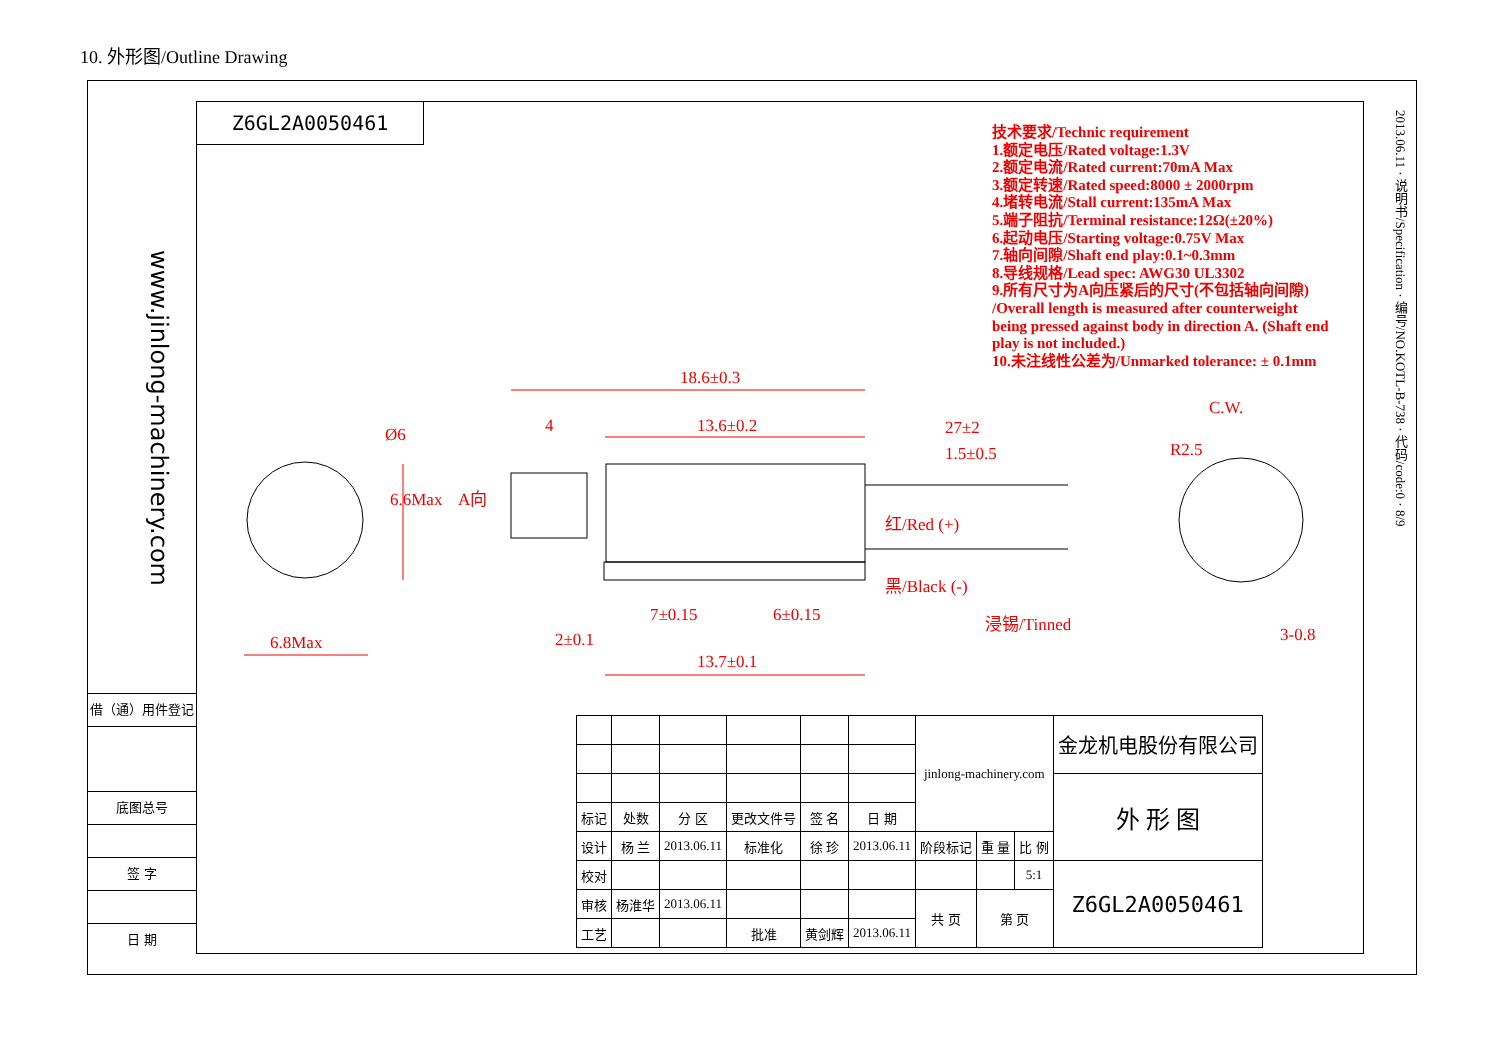10. 外形图/Outline Drawing
Z6GL2A0050461
www.jinlong-machinery.com
2013.06.11 · 说明书/Specification · 编号/NO.KOTL-B-738 · 代码/code:0 · 8/9
技术要求/Technic requirement
1.额定电压/Rated voltage:1.3V
2.额定电流/Rated current:70mA Max
3.额定转速/Rated speed:8000 ± 2000rpm
4.堵转电流/Stall current:135mA Max
5.端子阻抗/Terminal resistance:12Ω(±20%)
6.起动电压/Starting voltage:0.75V Max
7.轴向间隙/Shaft end play:0.1~0.3mm
8.导线规格/Lead spec: AWG30 UL3302
9.所有尺寸为A向压紧后的尺寸(不包括轴向间隙) /Overall length is measured after counterweight being pressed against body in direction A. (Shaft end play is not included.)
10.未注线性公差为/Unmarked tolerance: ± 0.1mm
18.6±0.3
4 13.6±0.2 27±2
1.5±0.5
C.W.
R2.5
Ø6
6.6Max A向
红/Red (+)
黑/Black (-)
浸锡/Tinned
7±0.15 6±0.15
2±0.1
13.7±0.1
6.8Max 3-0.8
借（通）用件登记
底图总号
签 字
日 期
| | | | | | | jinlong-machinery.com | | | 金龙机电股份有限公司 |
| | | | | | | | | | 外 形 图 |
| 标记 | 处数 | 分 区 | 更改文件号 | 签 名 | 日 期 | | | | |
| 设计 | 杨 兰 | 2013.06.11 | 标准化 | 徐 珍 | 2013.06.11 | 阶段标记 | 重 量 | 比 例 | |
| 校对 | | | | | | | | 5:1 | Z6GL2A0050461 |
| 审核 | 杨淮华 | 2013.06.11 | | | | 共 页 | 第 页 | | |
| 工艺 | | | 批准 | 黄剑辉 | 2013.06.11 | | | | |